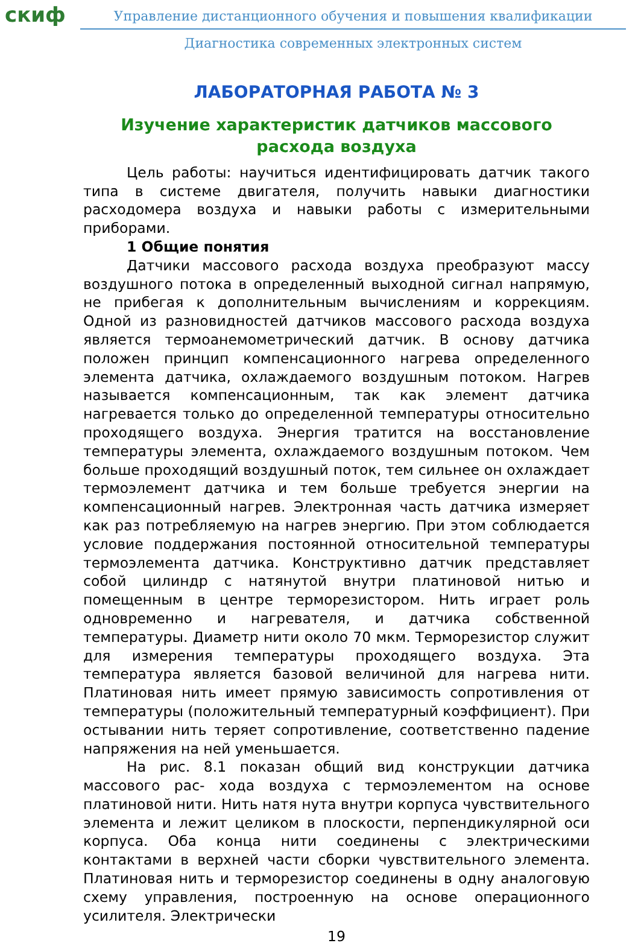скиф
Управление дистанционного обучения и повышения квалификации
Диагностика современных электронных систем
ЛАБОРАТОРНАЯ РАБОТА № 3
Изучение характеристик датчиков массового расхода воздуха
Цель работы: научиться идентифицировать датчик такого типа в системе двигателя, получить навыки диагностики расходомера воздуха и навыки работы с измерительными приборами.
1 Общие понятия
Датчики массового расхода воздуха преобразуют массу воздушного потока в определенный выходной сигнал напрямую, не прибегая к дополнительным вычислениям и коррекциям. Одной из разновидностей датчиков массового расхода воздуха является термоанемометрический датчик. В основу датчика положен принцип компенсационного нагрева определенного элемента датчика, охлаждаемого воздушным потоком. Нагрев называется компенсационным, так как элемент датчика нагревается только до определенной температуры относительно проходящего воздуха. Энергия тратится на восстановление температуры элемента, охлаждаемого воздушным потоком. Чем больше проходящий воздушный поток, тем сильнее он охлаждает термоэлемент датчика и тем больше требуется энергии на компенсационный нагрев. Электронная часть датчика измеряет как раз потребляемую на нагрев энергию. При этом соблюдается условие поддержания постоянной относительной температуры термоэлемента датчика. Конструктивно датчик представляет собой цилиндр с натянутой внутри платиновой нитью и помещенным в центре терморезистором. Нить играет роль одновременно и нагревателя, и датчика собственной температуры. Диаметр нити около 70 мкм. Терморезистор служит для измерения температуры проходящего воздуха. Эта температура является базовой величиной для нагрева нити. Платиновая нить имеет прямую зависимость сопротивления от температуры (положительный температурный коэффициент). При остывании нить теряет сопротивление, соответственно падение напряжения на ней уменьшается.
На рис. 8.1 показан общий вид конструкции датчика массового рас- хода воздуха с термоэлементом на основе платиновой нити. Нить натя нута внутри корпуса чувствительного элемента и лежит целиком в плоскости, перпендикулярной оси корпуса. Оба конца нити соединены с электрическими контактами в верхней части сборки чувствительного элемента. Платиновая нить и терморезистор соединены в одну аналоговую схему управления, построенную на основе операционного усилителя. Электрически
19